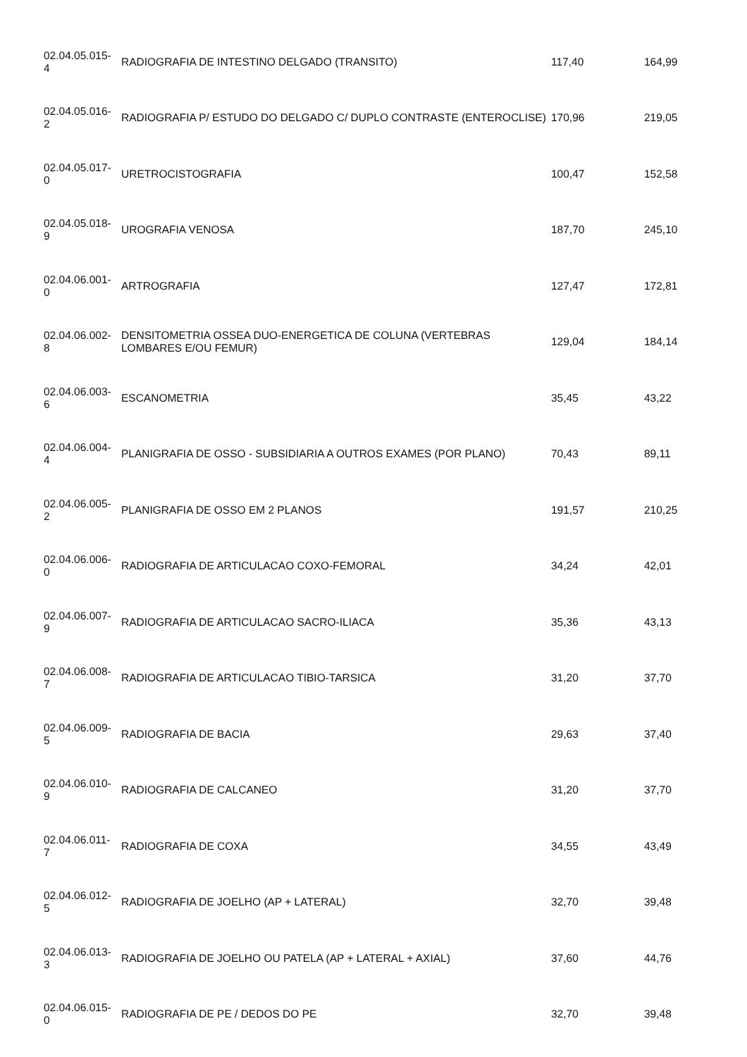| 02.04.05.015- 4 | RADIOGRAFIA DE INTESTINO DELGADO (TRANSITO) | 117,40 | 164,99 |
| 02.04.05.016- 2 | RADIOGRAFIA P/ ESTUDO DO DELGADO C/ DUPLO CONTRASTE (ENTEROCLISE) | 170,96 | 219,05 |
| 02.04.05.017- 0 | URETROCISTOGRAFIA | 100,47 | 152,58 |
| 02.04.05.018- 9 | UROGRAFIA VENOSA | 187,70 | 245,10 |
| 02.04.06.001- 0 | ARTROGRAFIA | 127,47 | 172,81 |
| 02.04.06.002- 8 | DENSITOMETRIA OSSEA DUO-ENERGETICA DE COLUNA (VERTEBRAS LOMBARES E/OU FEMUR) | 129,04 | 184,14 |
| 02.04.06.003- 6 | ESCANOMETRIA | 35,45 | 43,22 |
| 02.04.06.004- 4 | PLANIGRAFIA DE OSSO - SUBSIDIARIA A OUTROS EXAMES (POR PLANO) | 70,43 | 89,11 |
| 02.04.06.005- 2 | PLANIGRAFIA DE OSSO EM 2 PLANOS | 191,57 | 210,25 |
| 02.04.06.006- 0 | RADIOGRAFIA DE ARTICULACAO COXO-FEMORAL | 34,24 | 42,01 |
| 02.04.06.007- 9 | RADIOGRAFIA DE ARTICULACAO SACRO-ILIACA | 35,36 | 43,13 |
| 02.04.06.008- 7 | RADIOGRAFIA DE ARTICULACAO TIBIO-TARSICA | 31,20 | 37,70 |
| 02.04.06.009- 5 | RADIOGRAFIA DE BACIA | 29,63 | 37,40 |
| 02.04.06.010- 9 | RADIOGRAFIA DE CALCANEO | 31,20 | 37,70 |
| 02.04.06.011- 7 | RADIOGRAFIA DE COXA | 34,55 | 43,49 |
| 02.04.06.012- 5 | RADIOGRAFIA DE JOELHO (AP + LATERAL) | 32,70 | 39,48 |
| 02.04.06.013- 3 | RADIOGRAFIA DE JOELHO OU PATELA (AP + LATERAL + AXIAL) | 37,60 | 44,76 |
| 02.04.06.015- 0 | RADIOGRAFIA DE PE / DEDOS DO PE | 32,70 | 39,48 |